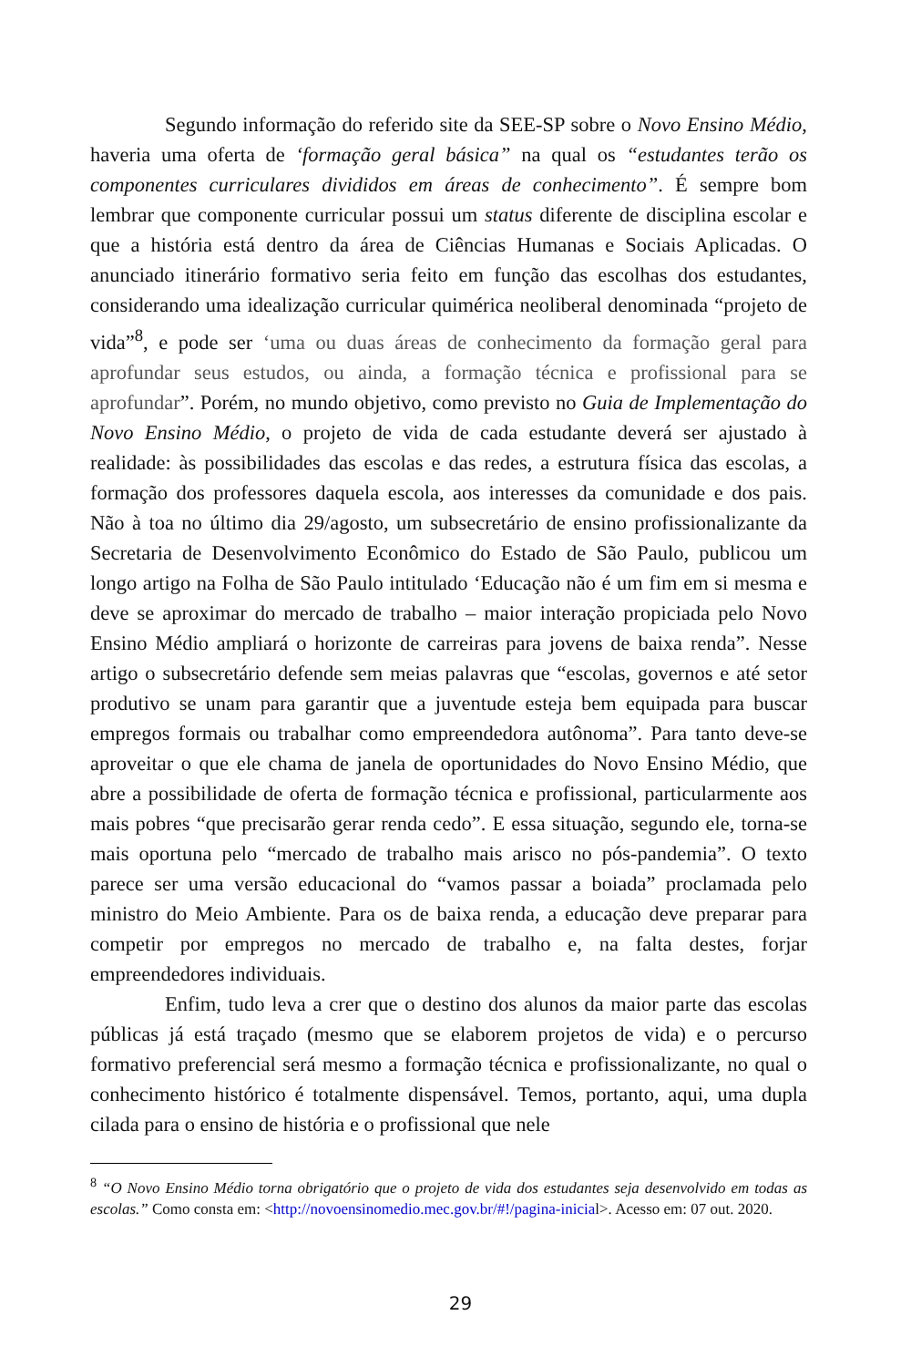Segundo informação do referido site da SEE-SP sobre o Novo Ensino Médio, haveria uma oferta de ‘formação geral básica” na qual os “estudantes terão os componentes curriculares divididos em áreas de conhecimento”. É sempre bom lembrar que componente curricular possui um status diferente de disciplina escolar e que a história está dentro da área de Ciências Humanas e Sociais Aplicadas. O anunciado itinerário formativo seria feito em função das escolhas dos estudantes, considerando uma idealização curricular quimérica neoliberal denominada “projeto de vida”<sup>8</sup>, e pode ser ‘uma ou duas áreas de conhecimento da formação geral para aprofundar seus estudos, ou ainda, a formação técnica e profissional para se aprofundar”. Porém, no mundo objetivo, como previsto no Guia de Implementação do Novo Ensino Médio, o projeto de vida de cada estudante deverá ser ajustado à realidade: às possibilidades das escolas e das redes, a estrutura física das escolas, a formação dos professores daquela escola, aos interesses da comunidade e dos pais. Não à toa no último dia 29/agosto, um subsecretário de ensino profissionalizante da Secretaria de Desenvolvimento Econômico do Estado de São Paulo, publicou um longo artigo na Folha de São Paulo intitulado ‘Educação não é um fim em si mesma e deve se aproximar do mercado de trabalho – maior interação propiciada pelo Novo Ensino Médio ampliará o horizonte de carreiras para jovens de baixa renda”. Nesse artigo o subsecretário defende sem meias palavras que “escolas, governos e até setor produtivo se unam para garantir que a juventude esteja bem equipada para buscar empregos formais ou trabalhar como empreendedora autônoma”. Para tanto deve-se aproveitar o que ele chama de janela de oportunidades do Novo Ensino Médio, que abre a possibilidade de oferta de formação técnica e profissional, particularmente aos mais pobres “que precisarão gerar renda cedo”. E essa situação, segundo ele, torna-se mais oportuna pelo “mercado de trabalho mais arisco no pós-pandemia”. O texto parece ser uma versão educacional do “vamos passar a boiada” proclamada pelo ministro do Meio Ambiente. Para os de baixa renda, a educação deve preparar para competir por empregos no mercado de trabalho e, na falta destes, forjar empreendedores individuais.
Enfim, tudo leva a crer que o destino dos alunos da maior parte das escolas públicas já está traçado (mesmo que se elaborem projetos de vida) e o percurso formativo preferencial será mesmo a formação técnica e profissionalizante, no qual o conhecimento histórico é totalmente dispensável. Temos, portanto, aqui, uma dupla cilada para o ensino de história e o profissional que nele
<sup>8</sup> “O Novo Ensino Médio torna obrigatório que o projeto de vida dos estudantes seja desenvolvido em todas as escolas.” Como consta em: <http://novoensinomedio.mec.gov.br/#!/pagina-inicial>. Acesso em: 07 out. 2020.
29